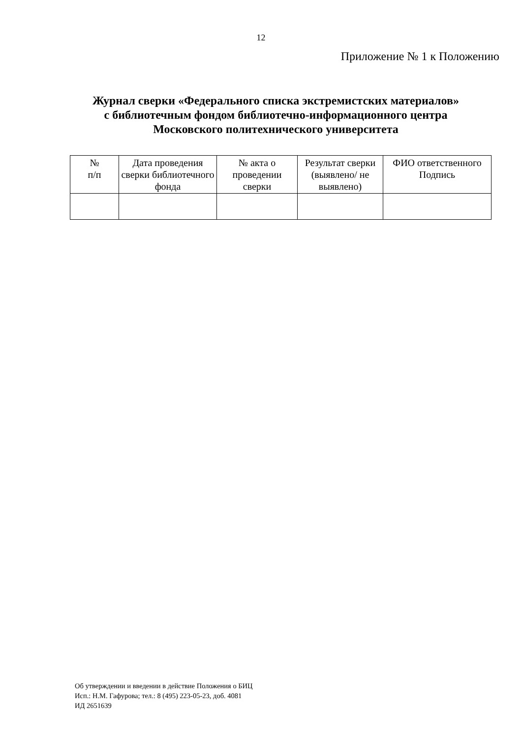12
Приложение № 1 к Положению
Журнал сверки «Федерального списка экстремистских материалов»
с библиотечным фондом библиотечно-информационного центра
Московского политехнического университета
| № п/п | Дата проведения сверки библиотечного фонда | № акта о проведении сверки | Результат сверки (выявлено/ не выявлено) | ФИО ответственного Подпись |
| --- | --- | --- | --- | --- |
Об утверждении и введении в действие Положения о БИЦ
Исп.: Н.М. Гафурова; тел.: 8 (495) 223-05-23, доб. 4081
ИД 2651639